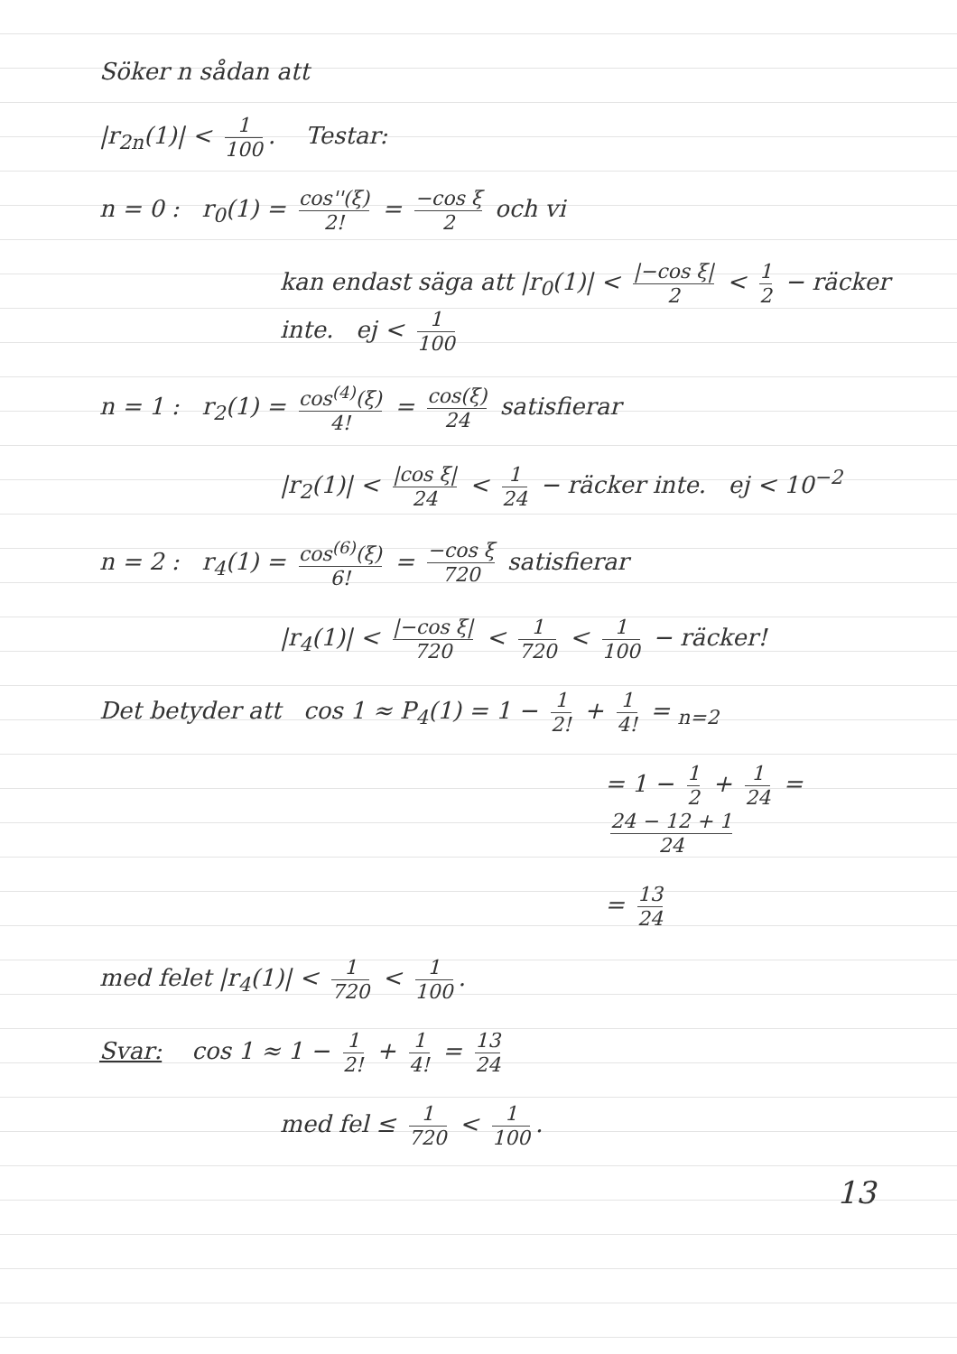Söker n sådan att
|r<sub>2n</sub>(1)| < 1 100. Testar:
n = 0 : r<sub>0</sub>(1) = cos''(ξ) 2! = −cos ξ 2 och vi
kan endast säga att |r<sub>0</sub>(1)| < |−cos ξ| 2 < 1 2 − räcker inte. ej < 1 100
n = 1 : r<sub>2</sub>(1) = cos<sup>(4)</sup>(ξ) 4! = cos(ξ) 24 satisfierar
|r<sub>2</sub>(1)| < |cos ξ| 24 < 1 24 − räcker inte. ej < 10<sup>−2</sup>
n = 2 : r<sub>4</sub>(1) = cos<sup>(6)</sup>(ξ) 6! = −cos ξ 720 satisfierar
|r<sub>4</sub>(1)| < |−cos ξ| 720 < 1 720 < 1 100 − räcker!
Det betyder att cos 1 ≈ P<sub>4</sub>(1) = 1 − 1 2! + 1 4! = <sub>n=2</sub>
= 1 − 1 2 + 1 24 = 24 − 12 + 1 24
= 13 24
med felet |r<sub>4</sub>(1)| < 1 720 < 1 100.
Svar: cos 1 ≈ 1 − 1 2! + 1 4! = 13 24
med fel ≤ 1 720 < 1 100.
13